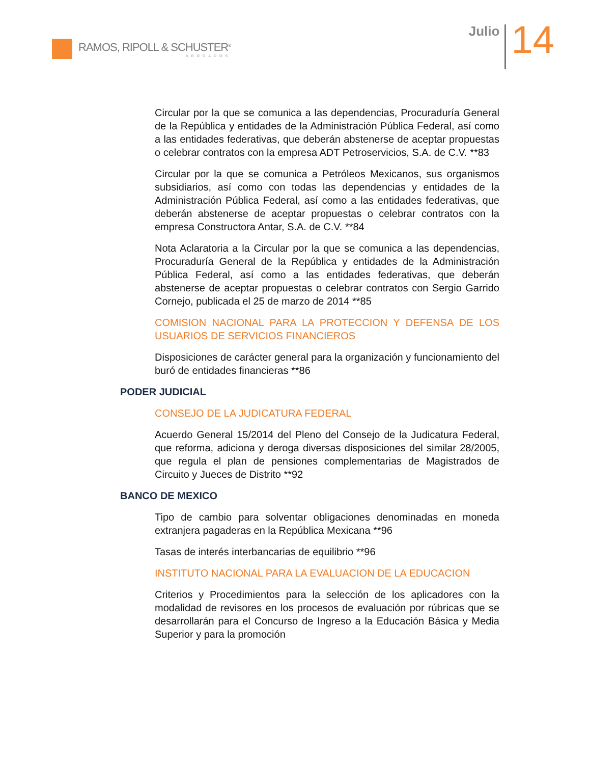RAMOS, RIPOLL & SCHUSTER<sup>®</sup>
ABOGADOS
Julio
14
Circular por la que se comunica a las dependencias, Procuraduría General de la República y entidades de la Administración Pública Federal, así como a las entidades federativas, que deberán abstenerse de aceptar propuestas o celebrar contratos con la empresa ADT Petroservicios, S.A. de C.V. **83
Circular por la que se comunica a Petróleos Mexicanos, sus organismos subsidiarios, así como con todas las dependencias y entidades de la Administración Pública Federal, así como a las entidades federativas, que deberán abstenerse de aceptar propuestas o celebrar contratos con la empresa Constructora Antar, S.A. de C.V. **84
Nota Aclaratoria a la Circular por la que se comunica a las dependencias, Procuraduría General de la República y entidades de la Administración Pública Federal, así como a las entidades federativas, que deberán abstenerse de aceptar propuestas o celebrar contratos con Sergio Garrido Cornejo, publicada el 25 de marzo de 2014 **85
COMISION NACIONAL PARA LA PROTECCION Y DEFENSA DE LOS USUARIOS DE SERVICIOS FINANCIEROS
Disposiciones de carácter general para la organización y funcionamiento del buró de entidades financieras **86
PODER JUDICIAL
CONSEJO DE LA JUDICATURA FEDERAL
Acuerdo General 15/2014 del Pleno del Consejo de la Judicatura Federal, que reforma, adiciona y deroga diversas disposiciones del similar 28/2005, que regula el plan de pensiones complementarias de Magistrados de Circuito y Jueces de Distrito **92
BANCO DE MEXICO
Tipo de cambio para solventar obligaciones denominadas en moneda extranjera pagaderas en la República Mexicana **96
Tasas de interés interbancarias de equilibrio **96
INSTITUTO NACIONAL PARA LA EVALUACION DE LA EDUCACION
Criterios y Procedimientos para la selección de los aplicadores con la modalidad de revisores en los procesos de evaluación por rúbricas que se desarrollarán para el Concurso de Ingreso a la Educación Básica y Media Superior y para la promoción